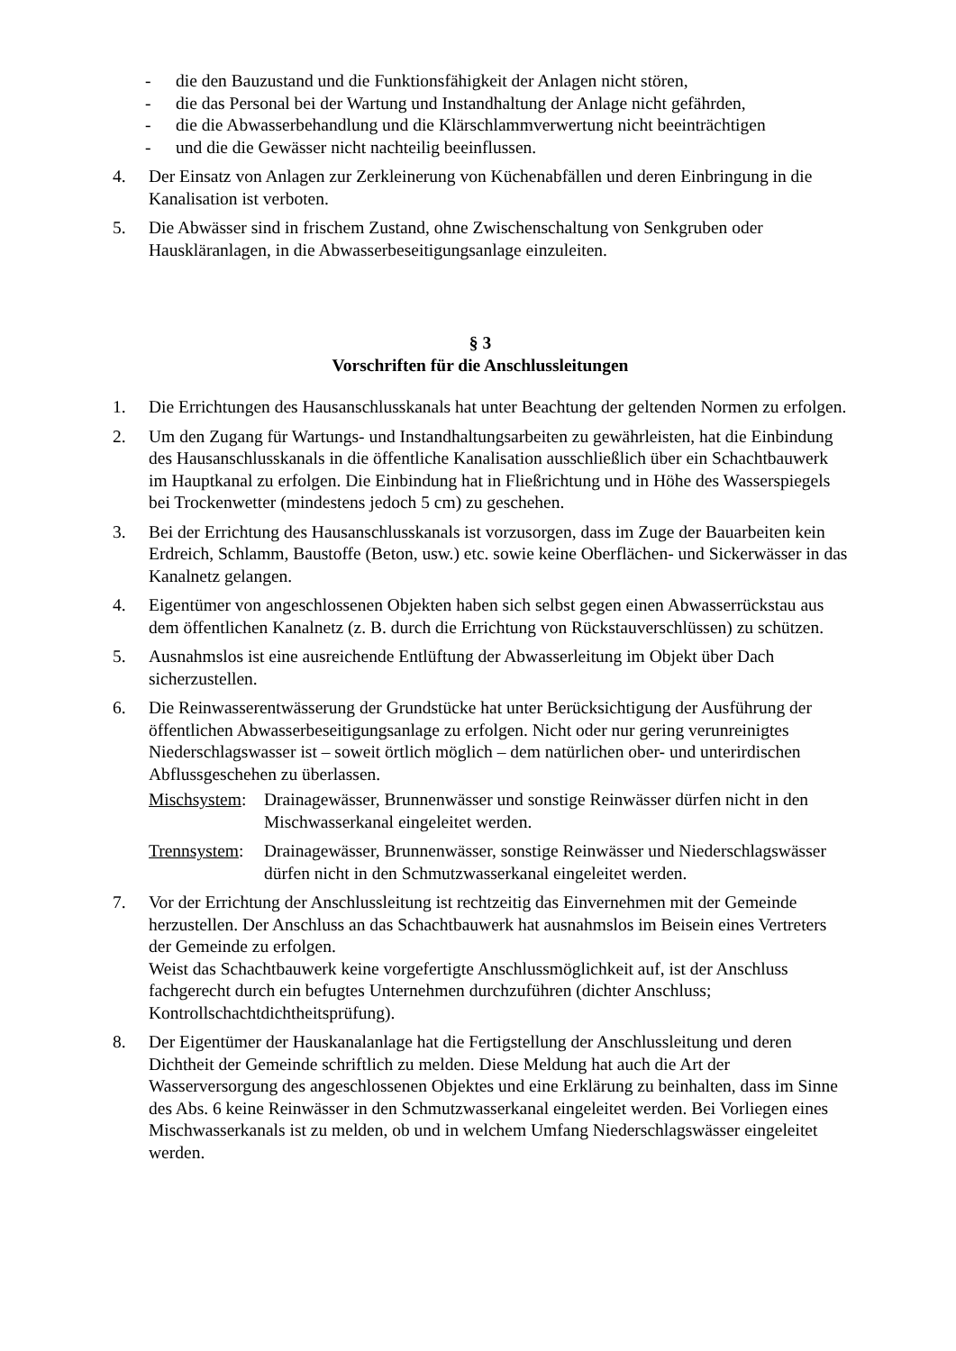- die den Bauzustand und die Funktionsfähigkeit der Anlagen nicht stören,
- die das Personal bei der Wartung und Instandhaltung der Anlage nicht gefährden,
- die die Abwasserbehandlung und die Klärschlammverwertung nicht beeinträchtigen
- und die die Gewässer nicht nachteilig beeinflussen.
4. Der Einsatz von Anlagen zur Zerkleinerung von Küchenabfällen und deren Einbringung in die Kanalisation ist verboten.
5. Die Abwässer sind in frischem Zustand, ohne Zwischenschaltung von Senkgruben oder Hauskläranlagen, in die Abwasserbeseitigungsanlage einzuleiten.
§ 3
Vorschriften für die Anschlussleitungen
1. Die Errichtungen des Hausanschlusskanals hat unter Beachtung der geltenden Normen zu erfolgen.
2. Um den Zugang für Wartungs- und Instandhaltungsarbeiten zu gewährleisten, hat die Einbindung des Hausanschlusskanals in die öffentliche Kanalisation ausschließlich über ein Schachtbauwerk im Hauptkanal zu erfolgen. Die Einbindung hat in Fließrichtung und in Höhe des Wasserspiegels bei Trockenwetter (mindestens jedoch 5 cm) zu geschehen.
3. Bei der Errichtung des Hausanschlusskanals ist vorzusorgen, dass im Zuge der Bauarbeiten kein Erdreich, Schlamm, Baustoffe (Beton, usw.) etc. sowie keine Oberflächen- und Sickerwässer in das Kanalnetz gelangen.
4. Eigentümer von angeschlossenen Objekten haben sich selbst gegen einen Abwasserrückstau aus dem öffentlichen Kanalnetz (z. B. durch die Errichtung von Rückstauverschlüssen) zu schützen.
5. Ausnahmslos ist eine ausreichende Entlüftung der Abwasserleitung im Objekt über Dach sicherzustellen.
6. Die Reinwasserentwässerung der Grundstücke hat unter Berücksichtigung der Ausführung der öffentlichen Abwasserbeseitigungsanlage zu erfolgen. Nicht oder nur gering verunreinigtes Niederschlagswasser ist – soweit örtlich möglich – dem natürlichen ober- und unterirdischen Abflussgeschehen zu überlassen.
Mischsystem: Drainagewässer, Brunnenwässer und sonstige Reinwässer dürfen nicht in den Mischwasserkanal eingeleitet werden.
Trennsystem: Drainagewässer, Brunnenwässer, sonstige Reinwässer und Niederschlagswässer dürfen nicht in den Schmutzwasserkanal eingeleitet werden.
7. Vor der Errichtung der Anschlussleitung ist rechtzeitig das Einvernehmen mit der Gemeinde herzustellen. Der Anschluss an das Schachtbauwerk hat ausnahmslos im Beisein eines Vertreters der Gemeinde zu erfolgen.
Weist das Schachtbauwerk keine vorgefertigte Anschlussmöglichkeit auf, ist der Anschluss fachgerecht durch ein befugtes Unternehmen durchzuführen (dichter Anschluss; Kontrollschachtdichtheitsprüfung).
8. Der Eigentümer der Hauskanalanlage hat die Fertigstellung der Anschlussleitung und deren Dichtheit der Gemeinde schriftlich zu melden. Diese Meldung hat auch die Art der Wasserversorgung des angeschlossenen Objektes und eine Erklärung zu beinhalten, dass im Sinne des Abs. 6 keine Reinwässer in den Schmutzwasserkanal eingeleitet werden. Bei Vorliegen eines Mischwasserkanals ist zu melden, ob und in welchem Umfang Niederschlagswässer eingeleitet werden.